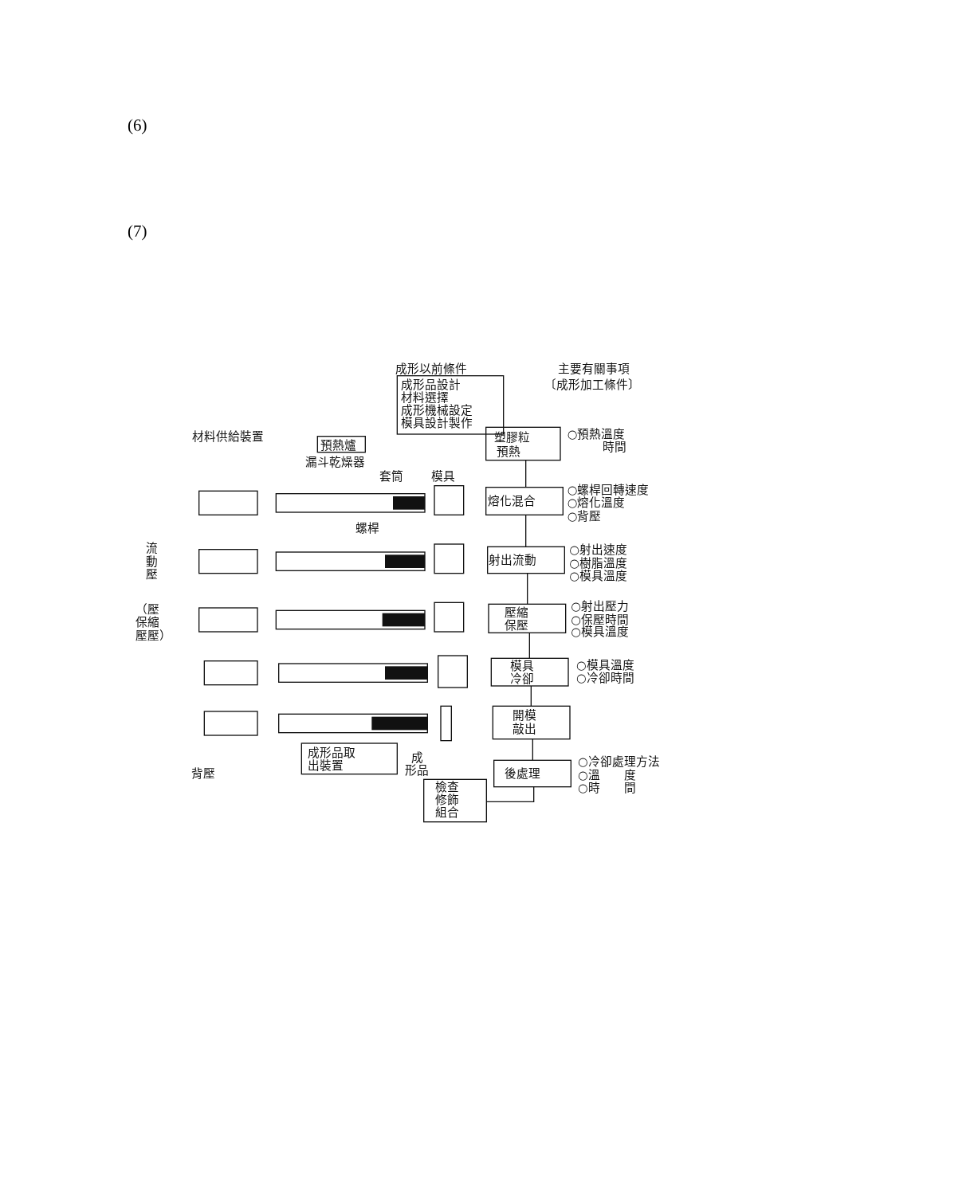(6)
(7)
成形以前條件
成形品設計
材料選擇
成形機械設定
模具設計製作
主要有關事項
〔成形加工條件〕
材料供給裝置
預熱爐
漏斗乾燥器
套筒
模具
螺桿
流
動
壓
（壓
保縮
壓壓）
背壓
成形品取
出裝置
成
形品
塑膠粒
預熱
熔化混合
射出流動
壓縮
保壓
模具
冷卻
開模
敲出
後處理
檢查
修飾
組合
○預熱溫度
時間
○螺桿回轉速度
○熔化溫度
○背壓
○射出速度
○樹脂溫度
○模具溫度
○射出壓力
○保壓時間
○模具溫度
○模具溫度
○冷卻時間
○冷卻處理方法
○溫　　度
○時　　間